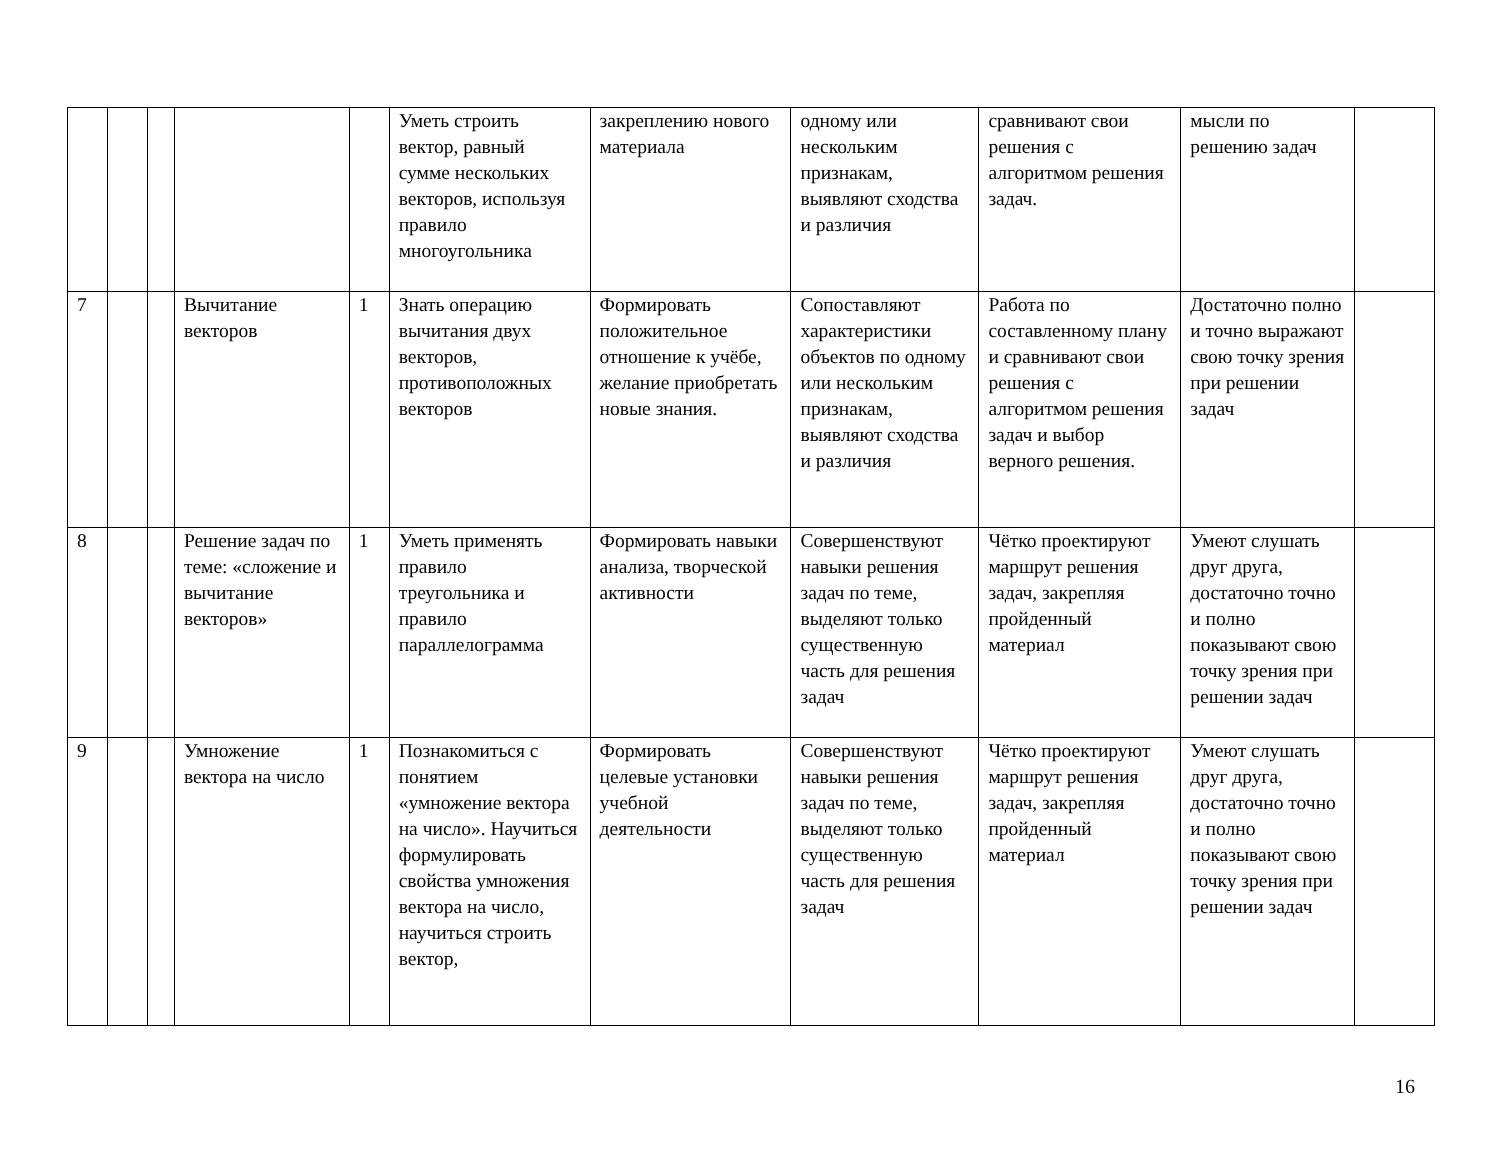| | | | | | Уметь строить вектор, равный сумме нескольких векторов, используя правило многоугольника | закреплению нового материала | одному или нескольким признакам, выявляют сходства и различия | сравнивают свои решения с алгоритмом решения задач. | мысли по решению задач | |
| 7 | | | Вычитание векторов | 1 | Знать операцию вычитания двух векторов, противоположных векторов | Формировать положительное отношение к учёбе, желание приобретать новые знания. | Сопоставляют характеристики объектов по одному или нескольким признакам, выявляют сходства и различия | Работа по составленному плану и сравнивают свои решения с алгоритмом решения задач и выбор верного решения. | Достаточно полно и точно выражают свою точку зрения при решении задач | |
| 8 | | | Решение задач по теме: «сложение и вычитание векторов» | 1 | Уметь применять правило треугольника и правило параллелограмма | Формировать навыки анализа, творческой активности | Совершенствуют навыки решения задач по теме, выделяют только существенную часть для решения задач | Чётко проектируют маршрут решения задач, закрепляя пройденный материал | Умеют слушать друг друга, достаточно точно и полно показывают свою точку зрения при решении задач | |
| 9 | | | Умножение вектора на число | 1 | Познакомиться с понятием «умножение вектора на число». Научиться формулировать свойства умножения вектора на число, научиться строить вектор, | Формировать целевые установки учебной деятельности | Совершенствуют навыки решения задач по теме, выделяют только существенную часть для решения задач | Чётко проектируют маршрут решения задач, закрепляя пройденный материал | Умеют слушать друг друга, достаточно точно и полно показывают свою точку зрения при решении задач | |
16